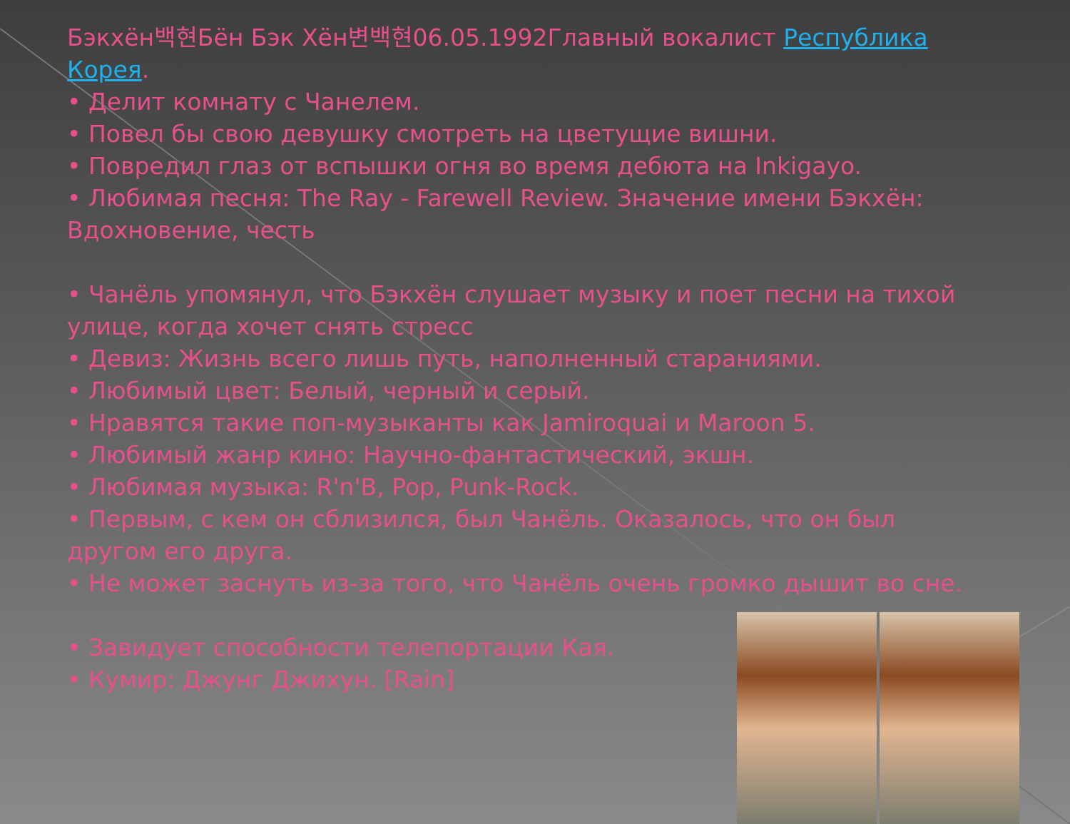Бэкхён백현Бён Бэк Хён변백현06.05.1992Главный вокалист Республика Корея.
• Делит комнату с Чанелем.
• Повел бы свою девушку смотреть на цветущие вишни.
• Повредил глаз от вспышки огня во время дебюта на Inkigayo.
• Любимая песня: The Ray - Farewell Review. Значение имени Бэкхён: Вдохновение, честь
• Чанёль упомянул, что Бэкхён слушает музыку и поет песни на тихой улице, когда хочет снять стресс
• Девиз: Жизнь всего лишь путь, наполненный стараниями.
• Любимый цвет: Белый, черный и серый.
• Нравятся такие поп-музыканты как Jamiroquai и Maroon 5.
• Любимый жанр кино: Научно-фантастический, экшн.
• Любимая музыка: R'n'B, Pop, Punk-Rock.
• Первым, с кем он сблизился, был Чанёль. Оказалось, что он был другом его друга.
• Не может заснуть из-за того, что Чанёль очень громко дышит во сне.
• Завидует способности телепортации Кая.
• Кумир: Джунг Джихун. [Rain]